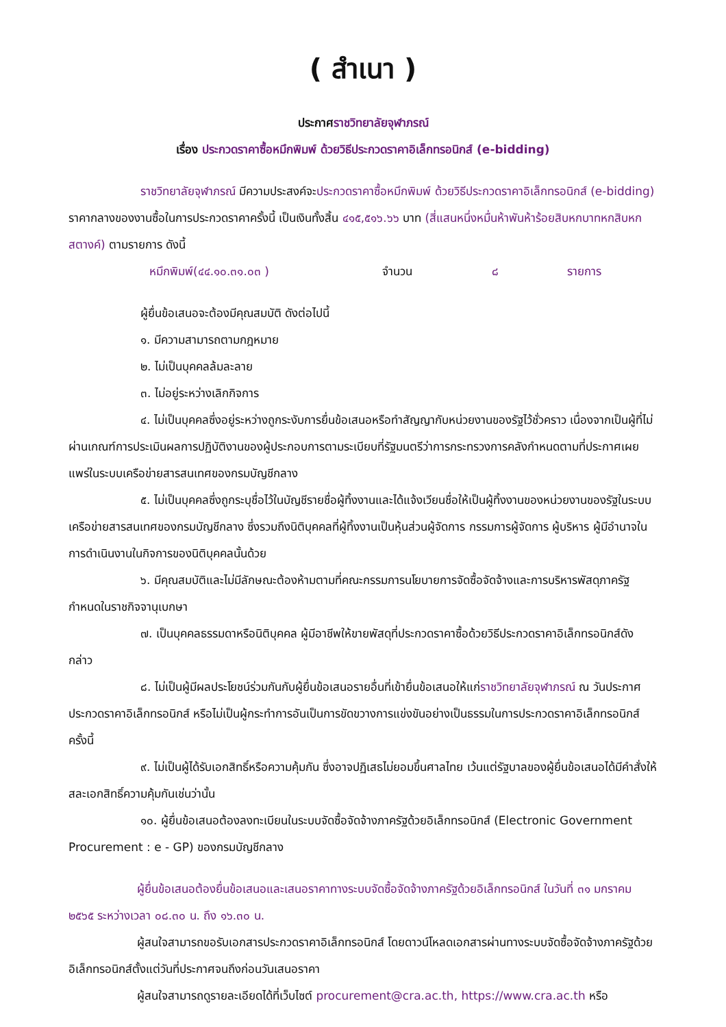( สำเนา )
ประกาศราชวิทยาลัยจุฬาภรณ์
เรื่อง ประกวดราคาซื้อหมึกพิมพ์ ด้วยวิธีประกวดราคาอิเล็กทรอนิกส์ (e-bidding)
ราชวิทยาลัยจุฬาภรณ์ มีความประสงค์จะประกวดราคาซื้อหมึกพิมพ์ ด้วยวิธีประกวดราคาอิเล็กทรอนิกส์ (e-bidding) ราคากลางของงานซื้อในการประกวดราคาครั้งนี้ เป็นเงินทั้งสิ้น ๔๑๕,๕๑๖.๖๖ บาท (สี่แสนหนึ่งหมื่นห้าพันห้าร้อยสิบหกบาทหกสิบหกสตางค์) ตามรายการ ดังนี้
หมึกพิมพ์(๔๔.๑๐.๓๑.๐๓ ) จำนวน ๘ รายการ
ผู้ยื่นข้อเสนอจะต้องมีคุณสมบัติ ดังต่อไปนี้
๑. มีความสามารถตามกฎหมาย
๒. ไม่เป็นบุคคลล้มละลาย
๓. ไม่อยู่ระหว่างเลิกกิจการ
๔. ไม่เป็นบุคคลซึ่งอยู่ระหว่างถูกระงับการยื่นข้อเสนอหรือทำสัญญากับหน่วยงานของรัฐไว้ชั่วคราว เนื่องจากเป็นผู้ที่ไม่ผ่านเกณฑ์การประเมินผลการปฏิบัติงานของผู้ประกอบการตามระเบียบที่รัฐมนตรีว่าการกระทรวงการคลังกำหนดตามที่ประกาศเผยแพร่ในระบบเครือข่ายสารสนเทศของกรมบัญชีกลาง
๕. ไม่เป็นบุคคลซึ่งถูกระบุชื่อไว้ในบัญชีรายชื่อผู้ทิ้งงานและได้แจ้งเวียนชื่อให้เป็นผู้ทิ้งงานของหน่วยงานของรัฐในระบบเครือข่ายสารสนเทศของกรมบัญชีกลาง ซึ่งรวมถึงนิติบุคคลที่ผู้ทิ้งงานเป็นหุ้นส่วนผู้จัดการ กรรมการผู้จัดการ ผู้บริหาร ผู้มีอำนาจในการดำเนินงานในกิจการของนิติบุคคลนั้นด้วย
๖. มีคุณสมบัติและไม่มีลักษณะต้องห้ามตามที่คณะกรรมการนโยบายการจัดซื้อจัดจ้างและการบริหารพัสดุภาครัฐกำหนดในราชกิจจานุเบกษา
๗. เป็นบุคคลธรรมดาหรือนิติบุคคล ผู้มีอาชีพให้ขายพัสดุที่ประกวดราคาซื้อด้วยวิธีประกวดราคาอิเล็กทรอนิกส์ดังกล่าว
๘. ไม่เป็นผู้มีผลประโยชน์ร่วมกันกับผู้ยื่นข้อเสนอรายอื่นที่เข้ายื่นข้อเสนอให้แก่ราชวิทยาลัยจุฬาภรณ์ ณ วันประกาศประกวดราคาอิเล็กทรอนิกส์ หรือไม่เป็นผู้กระทำการอันเป็นการขัดขวางการแข่งขันอย่างเป็นธรรมในการประกวดราคาอิเล็กทรอนิกส์ครั้งนี้
๙. ไม่เป็นผู้ได้รับเอกสิทธิ์หรือความคุ้มกัน ซึ่งอาจปฏิเสธไม่ยอมขึ้นศาลไทย เว้นแต่รัฐบาลของผู้ยื่นข้อเสนอได้มีคำสั่งให้สละเอกสิทธิ์ความคุ้มกันเช่นว่านั้น
๑๐. ผู้ยื่นข้อเสนอต้องลงทะเบียนในระบบจัดซื้อจัดจ้างภาครัฐด้วยอิเล็กทรอนิกส์ (Electronic Government Procurement : e - GP) ของกรมบัญชีกลาง
ผู้ยื่นข้อเสนอต้องยื่นข้อเสนอและเสนอราคาทางระบบจัดซื้อจัดจ้างภาครัฐด้วยอิเล็กทรอนิกส์ ในวันที่ ๓๑ มกราคม ๒๕๖๕ ระหว่างเวลา ๐๘.๓๐ น. ถึง ๑๖.๓๐ น.
ผู้สนใจสามารถขอรับเอกสารประกวดราคาอิเล็กทรอนิกส์ โดยดาวน์โหลดเอกสารผ่านทางระบบจัดซื้อจัดจ้างภาครัฐด้วยอิเล็กทรอนิกส์ตั้งแต่วันที่ประกาศจนถึงก่อนวันเสนอราคา
ผู้สนใจสามารถดูรายละเอียดได้ที่เว็บไซต์ procurement@cra.ac.th, https://www.cra.ac.th หรือ